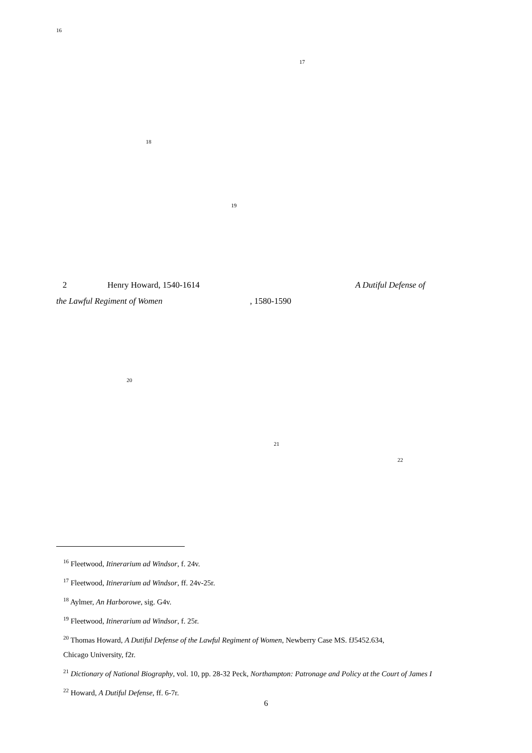<sup>16</sup>
<sup>17</sup>
<sup>18</sup>
<sup>19</sup>
2 Henry Howard, 1540-1614 A Dutiful Defense of
the Lawful Regiment of Women , 1580-1590
<sup>20</sup>
<sup>21</sup>
<sup>22</sup>
<sup>16</sup> Fleetwood, Itinerarium ad Windsor, f. 24v.
<sup>17</sup> Fleetwood, Itinerarium ad Windsor, ff. 24v-25r.
<sup>18</sup> Aylmer, An Harborowe, sig. G4v.
<sup>19</sup> Fleetwood, Itinerarium ad Windsor, f. 25r.
<sup>20</sup> Thomas Howard, A Dutiful Defense of the Lawful Regiment of Women, Newberry Case MS. fJ5452.634,
Chicago University, f2r.
<sup>21</sup> Dictionary of National Biography, vol. 10, pp. 28-32 Peck, Northampton: Patronage and Policy at the Court of James I
<sup>22</sup> Howard, A Dutiful Defense, ff. 6-7r.
6